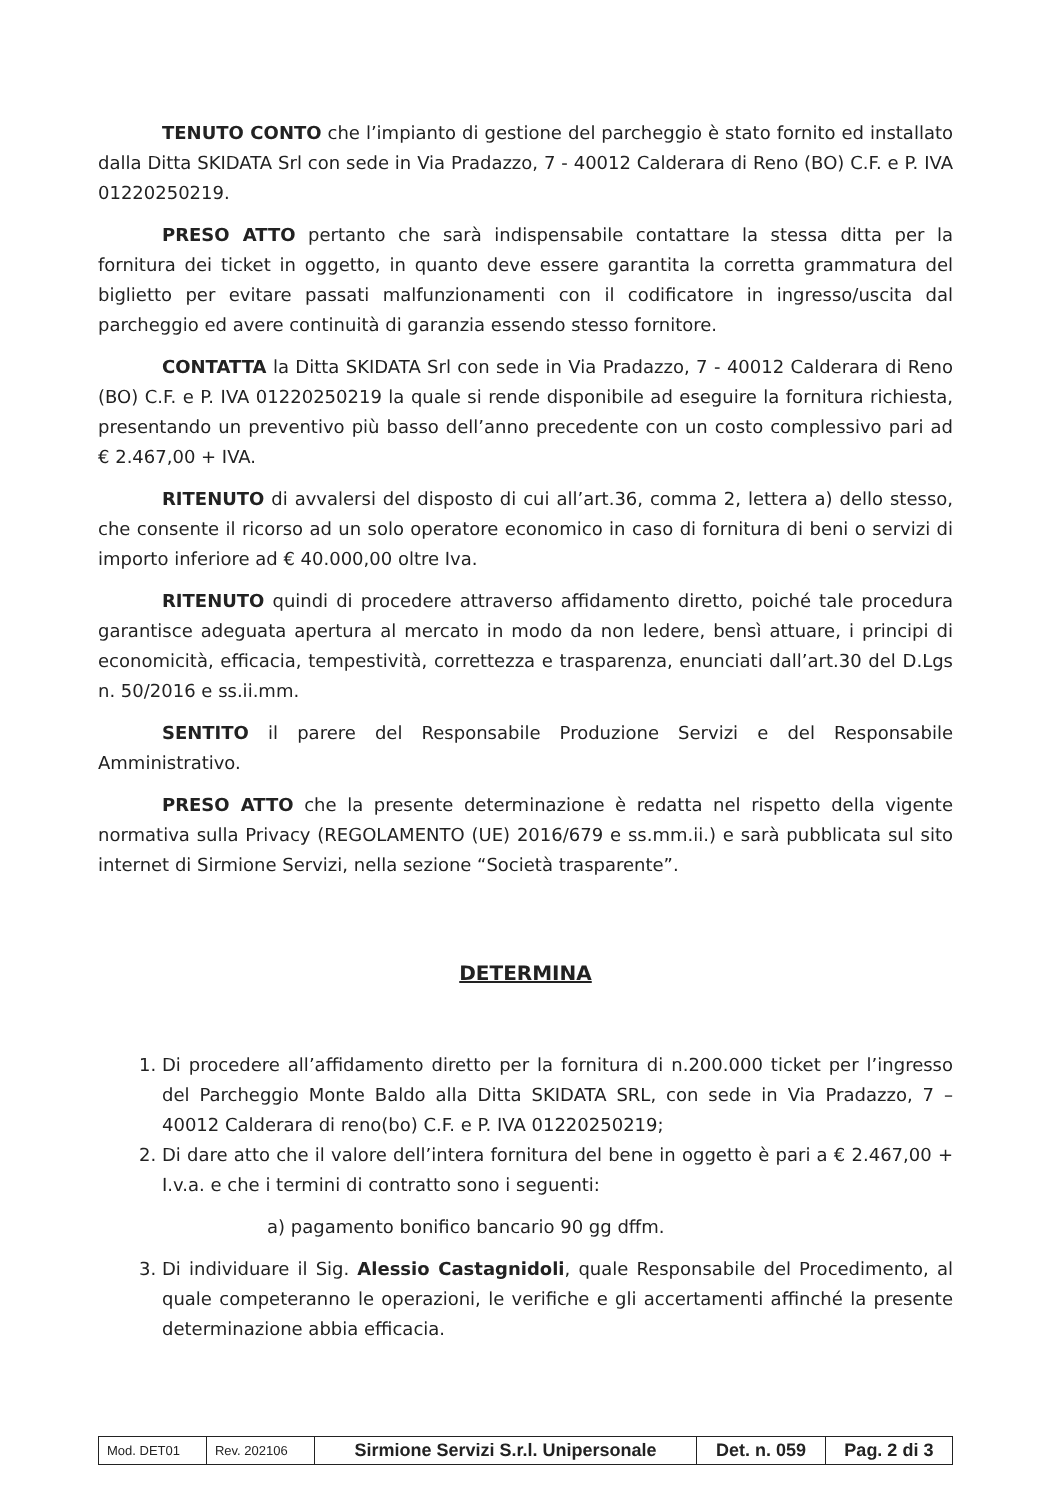TENUTO CONTO che l’impianto di gestione del parcheggio è stato fornito ed installato dalla Ditta SKIDATA Srl con sede in Via Pradazzo, 7 - 40012 Calderara di Reno (BO) C.F. e P. IVA 01220250219.
PRESO ATTO pertanto che sarà indispensabile contattare la stessa ditta per la fornitura dei ticket in oggetto, in quanto deve essere garantita la corretta grammatura del biglietto per evitare passati malfunzionamenti con il codificatore in ingresso/uscita dal parcheggio ed avere continuità di garanzia essendo stesso fornitore.
CONTATTA la Ditta SKIDATA Srl con sede in Via Pradazzo, 7 - 40012 Calderara di Reno (BO) C.F. e P. IVA 01220250219 la quale si rende disponibile ad eseguire la fornitura richiesta, presentando un preventivo più basso dell’anno precedente con un costo complessivo pari ad € 2.467,00 + IVA.
RITENUTO di avvalersi del disposto di cui all’art.36, comma 2, lettera a) dello stesso, che consente il ricorso ad un solo operatore economico in caso di fornitura di beni o servizi di importo inferiore ad € 40.000,00 oltre Iva.
RITENUTO quindi di procedere attraverso affidamento diretto, poiché tale procedura garantisce adeguata apertura al mercato in modo da non ledere, bensì attuare, i principi di economicità, efficacia, tempestività, correttezza e trasparenza, enunciati dall’art.30 del D.Lgs n. 50/2016 e ss.ii.mm.
SENTITO il parere del Responsabile Produzione Servizi e del Responsabile Amministrativo.
PRESO ATTO che la presente determinazione è redatta nel rispetto della vigente normativa sulla Privacy (REGOLAMENTO (UE) 2016/679 e ss.mm.ii.) e sarà pubblicata sul sito internet di Sirmione Servizi, nella sezione “Società trasparente”.
DETERMINA
1. Di procedere all’affidamento diretto per la fornitura di n.200.000 ticket per l’ingresso del Parcheggio Monte Baldo alla Ditta SKIDATA SRL, con sede in Via Pradazzo, 7 – 40012 Calderara di reno(bo) C.F. e P. IVA 01220250219;
2. Di dare atto che il valore dell’intera fornitura del bene in oggetto è pari a € 2.467,00 + I.v.a. e che i termini di contratto sono i seguenti:
a) pagamento bonifico bancario 90 gg dffm.
3. Di individuare il Sig. Alessio Castagnidoli, quale Responsabile del Procedimento, al quale competeranno le operazioni, le verifiche e gli accertamenti affinché la presente determinazione abbia efficacia.
| Mod. DET01 | Rev. 202106 | Sirmione Servizi S.r.l. Unipersonale | Det. n. 059 | Pag. 2 di 3 |